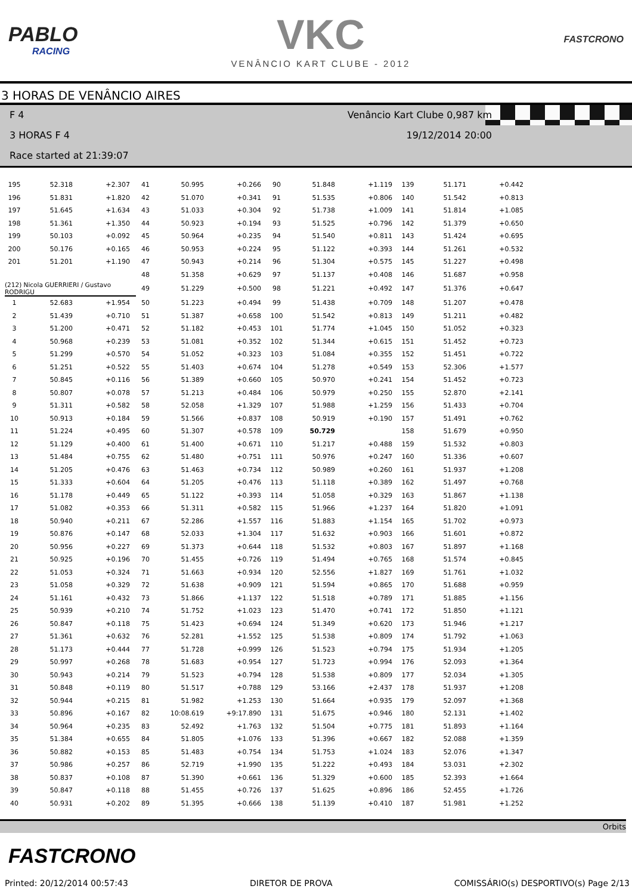PABLO
RACING
VKC
VENÂNCIO KART CLUBE - 2012
FASTCRONO
3 HORAS DE VENÂNCIO AIRES
F 4 Venâncio Kart Clube 0,987 km
3 HORAS F 4 19/12/2014 20:00
Race started at 21:39:07
| 195 | 52.318 | +2.307 | 41 | 50.995 | +0.266 | 90 | 51.848 | +1.119 | 139 | 51.171 | +0.442 |
| 196 | 51.831 | +1.820 | 42 | 51.070 | +0.341 | 91 | 51.535 | +0.806 | 140 | 51.542 | +0.813 |
| 197 | 51.645 | +1.634 | 43 | 51.033 | +0.304 | 92 | 51.738 | +1.009 | 141 | 51.814 | +1.085 |
| 198 | 51.361 | +1.350 | 44 | 50.923 | +0.194 | 93 | 51.525 | +0.796 | 142 | 51.379 | +0.650 |
| 199 | 50.103 | +0.092 | 45 | 50.964 | +0.235 | 94 | 51.540 | +0.811 | 143 | 51.424 | +0.695 |
| 200 | 50.176 | +0.165 | 46 | 50.953 | +0.224 | 95 | 51.122 | +0.393 | 144 | 51.261 | +0.532 |
| 201 | 51.201 | +1.190 | 47 | 50.943 | +0.214 | 96 | 51.304 | +0.575 | 145 | 51.227 | +0.498 |
| | | | 48 | 51.358 | +0.629 | 97 | 51.137 | +0.408 | 146 | 51.687 | +0.958 |
| (212) Nicola GUERRIERI / Gustavo RODRIGU | | | 49 | 51.229 | +0.500 | 98 | 51.221 | +0.492 | 147 | 51.376 | +0.647 |
| 1 | 52.683 | +1.954 | 50 | 51.223 | +0.494 | 99 | 51.438 | +0.709 | 148 | 51.207 | +0.478 |
| 2 | 51.439 | +0.710 | 51 | 51.387 | +0.658 | 100 | 51.542 | +0.813 | 149 | 51.211 | +0.482 |
| 3 | 51.200 | +0.471 | 52 | 51.182 | +0.453 | 101 | 51.774 | +1.045 | 150 | 51.052 | +0.323 |
| 4 | 50.968 | +0.239 | 53 | 51.081 | +0.352 | 102 | 51.344 | +0.615 | 151 | 51.452 | +0.723 |
| 5 | 51.299 | +0.570 | 54 | 51.052 | +0.323 | 103 | 51.084 | +0.355 | 152 | 51.451 | +0.722 |
| 6 | 51.251 | +0.522 | 55 | 51.403 | +0.674 | 104 | 51.278 | +0.549 | 153 | 52.306 | +1.577 |
| 7 | 50.845 | +0.116 | 56 | 51.389 | +0.660 | 105 | 50.970 | +0.241 | 154 | 51.452 | +0.723 |
| 8 | 50.807 | +0.078 | 57 | 51.213 | +0.484 | 106 | 50.979 | +0.250 | 155 | 52.870 | +2.141 |
| 9 | 51.311 | +0.582 | 58 | 52.058 | +1.329 | 107 | 51.988 | +1.259 | 156 | 51.433 | +0.704 |
| 10 | 50.913 | +0.184 | 59 | 51.566 | +0.837 | 108 | 50.919 | +0.190 | 157 | 51.491 | +0.762 |
| 11 | 51.224 | +0.495 | 60 | 51.307 | +0.578 | 109 | 50.729 | | 158 | 51.679 | +0.950 |
| 12 | 51.129 | +0.400 | 61 | 51.400 | +0.671 | 110 | 51.217 | +0.488 | 159 | 51.532 | +0.803 |
| 13 | 51.484 | +0.755 | 62 | 51.480 | +0.751 | 111 | 50.976 | +0.247 | 160 | 51.336 | +0.607 |
| 14 | 51.205 | +0.476 | 63 | 51.463 | +0.734 | 112 | 50.989 | +0.260 | 161 | 51.937 | +1.208 |
| 15 | 51.333 | +0.604 | 64 | 51.205 | +0.476 | 113 | 51.118 | +0.389 | 162 | 51.497 | +0.768 |
| 16 | 51.178 | +0.449 | 65 | 51.122 | +0.393 | 114 | 51.058 | +0.329 | 163 | 51.867 | +1.138 |
| 17 | 51.082 | +0.353 | 66 | 51.311 | +0.582 | 115 | 51.966 | +1.237 | 164 | 51.820 | +1.091 |
| 18 | 50.940 | +0.211 | 67 | 52.286 | +1.557 | 116 | 51.883 | +1.154 | 165 | 51.702 | +0.973 |
| 19 | 50.876 | +0.147 | 68 | 52.033 | +1.304 | 117 | 51.632 | +0.903 | 166 | 51.601 | +0.872 |
| 20 | 50.956 | +0.227 | 69 | 51.373 | +0.644 | 118 | 51.532 | +0.803 | 167 | 51.897 | +1.168 |
| 21 | 50.925 | +0.196 | 70 | 51.455 | +0.726 | 119 | 51.494 | +0.765 | 168 | 51.574 | +0.845 |
| 22 | 51.053 | +0.324 | 71 | 51.663 | +0.934 | 120 | 52.556 | +1.827 | 169 | 51.761 | +1.032 |
| 23 | 51.058 | +0.329 | 72 | 51.638 | +0.909 | 121 | 51.594 | +0.865 | 170 | 51.688 | +0.959 |
| 24 | 51.161 | +0.432 | 73 | 51.866 | +1.137 | 122 | 51.518 | +0.789 | 171 | 51.885 | +1.156 |
| 25 | 50.939 | +0.210 | 74 | 51.752 | +1.023 | 123 | 51.470 | +0.741 | 172 | 51.850 | +1.121 |
| 26 | 50.847 | +0.118 | 75 | 51.423 | +0.694 | 124 | 51.349 | +0.620 | 173 | 51.946 | +1.217 |
| 27 | 51.361 | +0.632 | 76 | 52.281 | +1.552 | 125 | 51.538 | +0.809 | 174 | 51.792 | +1.063 |
| 28 | 51.173 | +0.444 | 77 | 51.728 | +0.999 | 126 | 51.523 | +0.794 | 175 | 51.934 | +1.205 |
| 29 | 50.997 | +0.268 | 78 | 51.683 | +0.954 | 127 | 51.723 | +0.994 | 176 | 52.093 | +1.364 |
| 30 | 50.943 | +0.214 | 79 | 51.523 | +0.794 | 128 | 51.538 | +0.809 | 177 | 52.034 | +1.305 |
| 31 | 50.848 | +0.119 | 80 | 51.517 | +0.788 | 129 | 53.166 | +2.437 | 178 | 51.937 | +1.208 |
| 32 | 50.944 | +0.215 | 81 | 51.982 | +1.253 | 130 | 51.664 | +0.935 | 179 | 52.097 | +1.368 |
| 33 | 50.896 | +0.167 | 82 | 10:08.619 | +9:17.890 | 131 | 51.675 | +0.946 | 180 | 52.131 | +1.402 |
| 34 | 50.964 | +0.235 | 83 | 52.492 | +1.763 | 132 | 51.504 | +0.775 | 181 | 51.893 | +1.164 |
| 35 | 51.384 | +0.655 | 84 | 51.805 | +1.076 | 133 | 51.396 | +0.667 | 182 | 52.088 | +1.359 |
| 36 | 50.882 | +0.153 | 85 | 51.483 | +0.754 | 134 | 51.753 | +1.024 | 183 | 52.076 | +1.347 |
| 37 | 50.986 | +0.257 | 86 | 52.719 | +1.990 | 135 | 51.222 | +0.493 | 184 | 53.031 | +2.302 |
| 38 | 50.837 | +0.108 | 87 | 51.390 | +0.661 | 136 | 51.329 | +0.600 | 185 | 52.393 | +1.664 |
| 39 | 50.847 | +0.118 | 88 | 51.455 | +0.726 | 137 | 51.625 | +0.896 | 186 | 52.455 | +1.726 |
| 40 | 50.931 | +0.202 | 89 | 51.395 | +0.666 | 138 | 51.139 | +0.410 | 187 | 51.981 | +1.252 |
Orbits
FASTCRONO
Printed: 20/12/2014 00:57:43 DIRETOR DE PROVA COMISSÁRIO(s) DESPORTIVO(s) Page 2/13